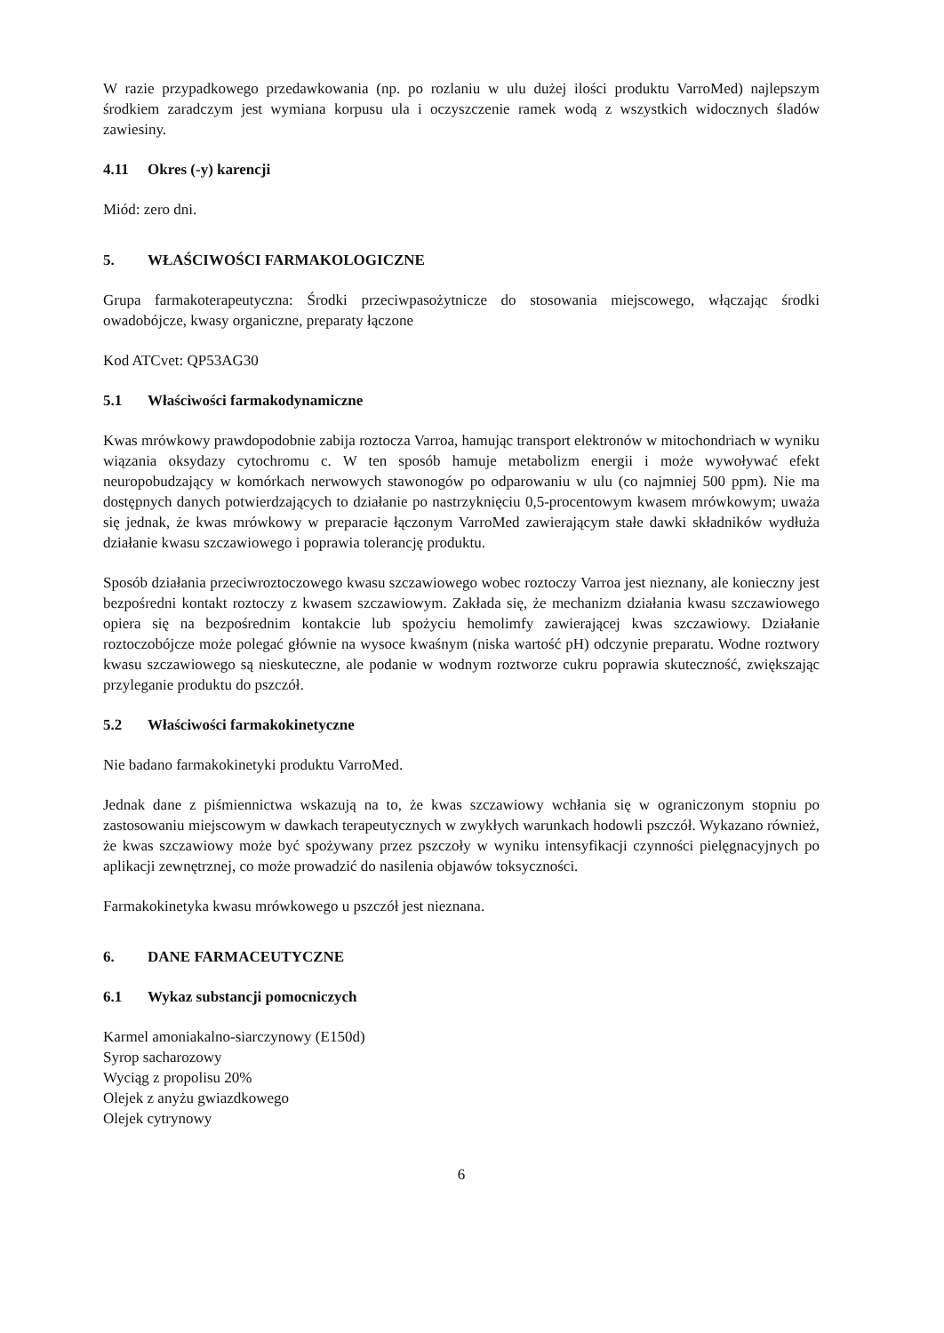W razie przypadkowego przedawkowania (np. po rozlaniu w ulu dużej ilości produktu VarroMed) najlepszym środkiem zaradczym jest wymiana korpusu ula i oczyszczenie ramek wodą z wszystkich widocznych śladów zawiesiny.
4.11 Okres (-y) karencji
Miód: zero dni.
5. WŁAŚCIWOŚCI FARMAKOLOGICZNE
Grupa farmakoterapeutyczna: Środki przeciwpasożytnicze do stosowania miejscowego, włączając środki owadobójcze, kwasy organiczne, preparaty łączone
Kod ATCvet: QP53AG30
5.1 Właściwości farmakodynamiczne
Kwas mrówkowy prawdopodobnie zabija roztocza Varroa, hamując transport elektronów w mitochondriach w wyniku wiązania oksydazy cytochromu c. W ten sposób hamuje metabolizm energii i może wywoływać efekt neuropobudzający w komórkach nerwowych stawonogów po odparowaniu w ulu (co najmniej 500 ppm). Nie ma dostępnych danych potwierdzających to działanie po nastrzyknięciu 0,5-procentowym kwasem mrówkowym; uważa się jednak, że kwas mrówkowy w preparacie łączonym VarroMed zawierającym stałe dawki składników wydłuża działanie kwasu szczawiowego i poprawia tolerancję produktu.
Sposób działania przeciwroztoczowego kwasu szczawiowego wobec roztoczy Varroa jest nieznany, ale konieczny jest bezpośredni kontakt roztoczy z kwasem szczawiowym. Zakłada się, że mechanizm działania kwasu szczawiowego opiera się na bezpośrednim kontakcie lub spożyciu hemolimfy zawierającej kwas szczawiowy. Działanie roztoczobójcze może polegać głównie na wysoce kwaśnym (niska wartość pH) odczynie preparatu. Wodne roztwory kwasu szczawiowego są nieskuteczne, ale podanie w wodnym roztworze cukru poprawia skuteczność, zwiększając przyleganie produktu do pszczół.
5.2 Właściwości farmakokinetyczne
Nie badano farmakokinetyki produktu VarroMed.
Jednak dane z piśmiennictwa wskazują na to, że kwas szczawiowy wchłania się w ograniczonym stopniu po zastosowaniu miejscowym w dawkach terapeutycznych w zwykłych warunkach hodowli pszczół. Wykazano również, że kwas szczawiowy może być spożywany przez pszczoły w wyniku intensyfikacji czynności pielęgnacyjnych po aplikacji zewnętrznej, co może prowadzić do nasilenia objawów toksyczności.
Farmakokinetyka kwasu mrówkowego u pszczół jest nieznana.
6. DANE FARMACEUTYCZNE
6.1 Wykaz substancji pomocniczych
Karmel amoniakalno-siarczynowy (E150d)
Syrop sacharozowy
Wyciąg z propolisu 20%
Olejek z anyżu gwiazdkowego
Olejek cytrynowy
6